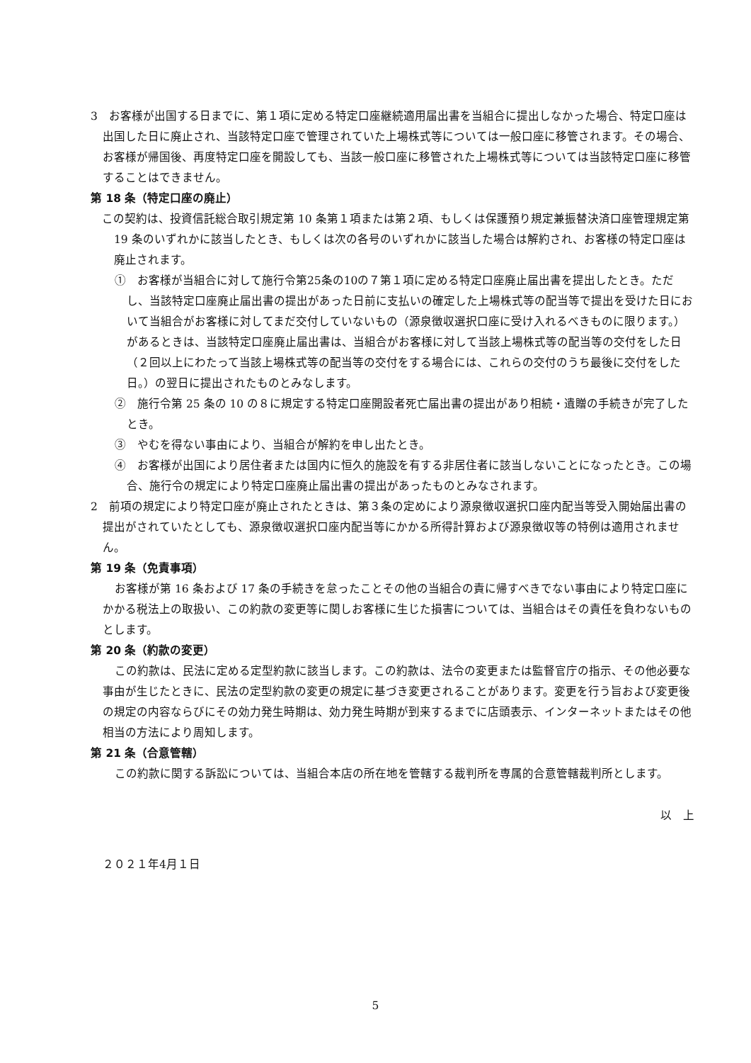3　お客様が出国する日までに、第１項に定める特定口座継続適用届出書を当組合に提出しなかった場合、特定口座は出国した日に廃止され、当該特定口座で管理されていた上場株式等については一般口座に移管されます。その場合、お客様が帰国後、再度特定口座を開設しても、当該一般口座に移管された上場株式等については当該特定口座に移管することはできません。
第 18 条（特定口座の廃止）
この契約は、投資信託総合取引規定第 10 条第１項または第２項、もしくは保護預り規定兼振替決済口座管理規定第 19 条のいずれかに該当したとき、もしくは次の各号のいずれかに該当した場合は解約され、お客様の特定口座は廃止されます。
①　お客様が当組合に対して施行令第25条の10の７第１項に定める特定口座廃止届出書を提出したとき。ただし、当該特定口座廃止届出書の提出があった日前に支払いの確定した上場株式等の配当等で提出を受けた日において当組合がお客様に対してまだ交付していないもの（源泉徴収選択口座に受け入れるべきものに限ります。）があるときは、当該特定口座廃止届出書は、当組合がお客様に対して当該上場株式等の配当等の交付をした日（２回以上にわたって当該上場株式等の配当等の交付をする場合には、これらの交付のうち最後に交付をした日。）の翌日に提出されたものとみなします。
②　施行令第 25 条の 10 の８に規定する特定口座開設者死亡届出書の提出があり相続・遺贈の手続きが完了したとき。
③　やむを得ない事由により、当組合が解約を申し出たとき。
④　お客様が出国により居住者または国内に恒久的施設を有する非居住者に該当しないことになったとき。この場合、施行令の規定により特定口座廃止届出書の提出があったものとみなされます。
2　前項の規定により特定口座が廃止されたときは、第３条の定めにより源泉徴収選択口座内配当等受入開始届出書の提出がされていたとしても、源泉徴収選択口座内配当等にかかる所得計算および源泉徴収等の特例は適用されません。
第 19 条（免責事項）
お客様が第 16 条および 17 条の手続きを怠ったことその他の当組合の責に帰すべきでない事由により特定口座にかかる税法上の取扱い、この約款の変更等に関しお客様に生じた損害については、当組合はその責任を負わないものとします。
第 20 条（約款の変更）
この約款は、民法に定める定型約款に該当します。この約款は、法令の変更または監督官庁の指示、その他必要な事由が生じたときに、民法の定型約款の変更の規定に基づき変更されることがあります。変更を行う旨および変更後の規定の内容ならびにその効力発生時期は、効力発生時期が到来するまでに店頭表示、インターネットまたはその他相当の方法により周知します。
第 21 条（合意管轄）
この約款に関する訴訟については、当組合本店の所在地を管轄する裁判所を専属的合意管轄裁判所とします。
以　上
２０２１年4月１日
5